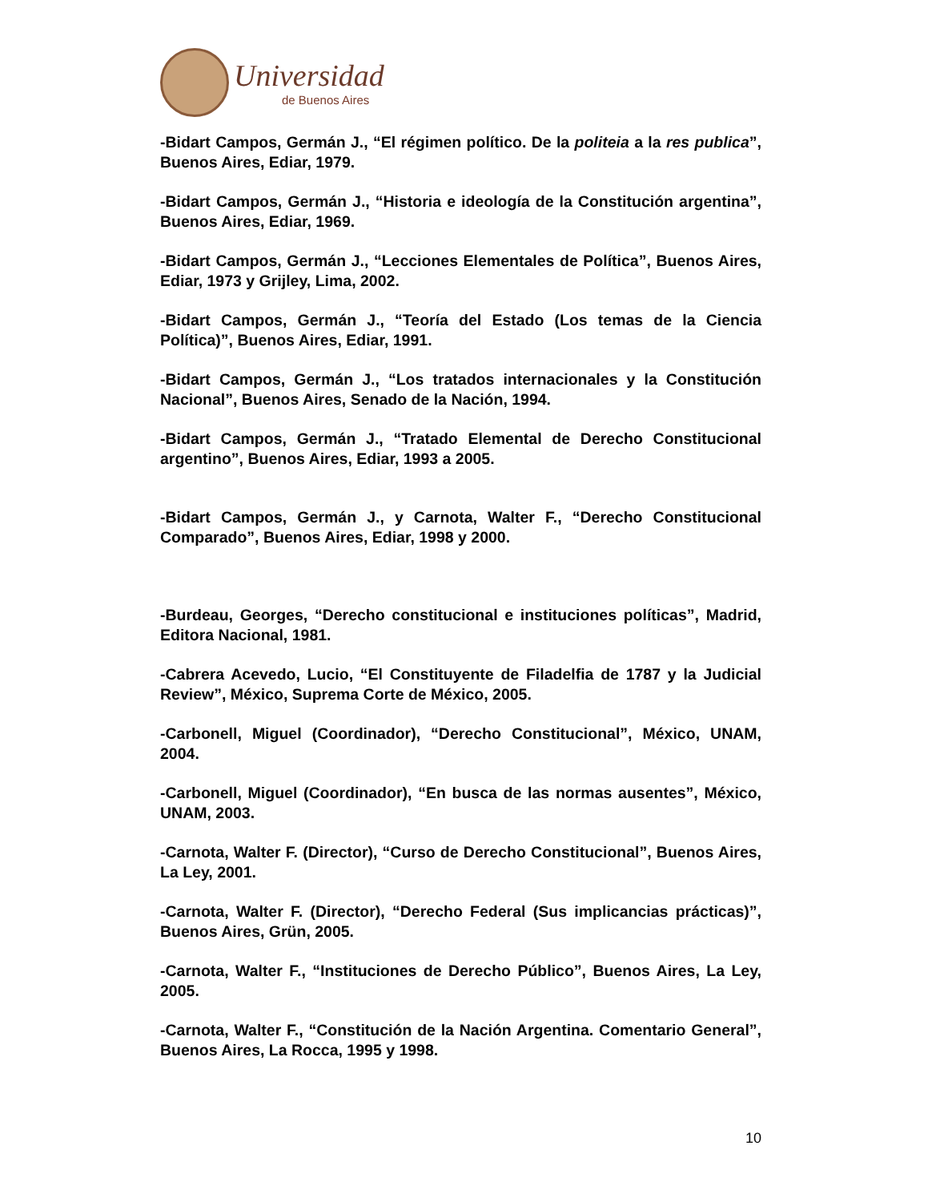Universidad
de Buenos Aires
-Bidart Campos, Germán J., “El régimen político. De la politeia a la res publica”, Buenos Aires, Ediar, 1979.
-Bidart Campos, Germán J., “Historia e ideología de la Constitución argentina”, Buenos Aires, Ediar, 1969.
-Bidart Campos, Germán J., “Lecciones Elementales de Política”, Buenos Aires, Ediar, 1973 y Grijley, Lima, 2002.
-Bidart Campos, Germán J., “Teoría del Estado (Los temas de la Ciencia Política)”, Buenos Aires, Ediar, 1991.
-Bidart Campos, Germán J., “Los tratados internacionales y la Constitución Nacional”, Buenos Aires, Senado de la Nación, 1994.
-Bidart Campos, Germán J., “Tratado Elemental de Derecho Constitucional argentino”, Buenos Aires, Ediar, 1993 a 2005.
-Bidart Campos, Germán J., y Carnota, Walter F., “Derecho Constitucional Comparado”, Buenos Aires, Ediar, 1998 y 2000.
-Burdeau, Georges, “Derecho constitucional e instituciones políticas”, Madrid, Editora Nacional, 1981.
-Cabrera Acevedo, Lucio, “El Constituyente de Filadelfia de 1787 y la Judicial Review”, México, Suprema Corte de México, 2005.
-Carbonell, Miguel (Coordinador), “Derecho Constitucional”, México, UNAM, 2004.
-Carbonell, Miguel (Coordinador), “En busca de las normas ausentes”, México, UNAM, 2003.
-Carnota, Walter F. (Director), “Curso de Derecho Constitucional”, Buenos Aires, La Ley, 2001.
-Carnota, Walter F. (Director), “Derecho Federal (Sus implicancias prácticas)”, Buenos Aires, Grün, 2005.
-Carnota, Walter F., “Instituciones de Derecho Público”, Buenos Aires, La Ley, 2005.
-Carnota, Walter F., “Constitución de la Nación Argentina. Comentario General”, Buenos Aires, La Rocca, 1995 y 1998.
10